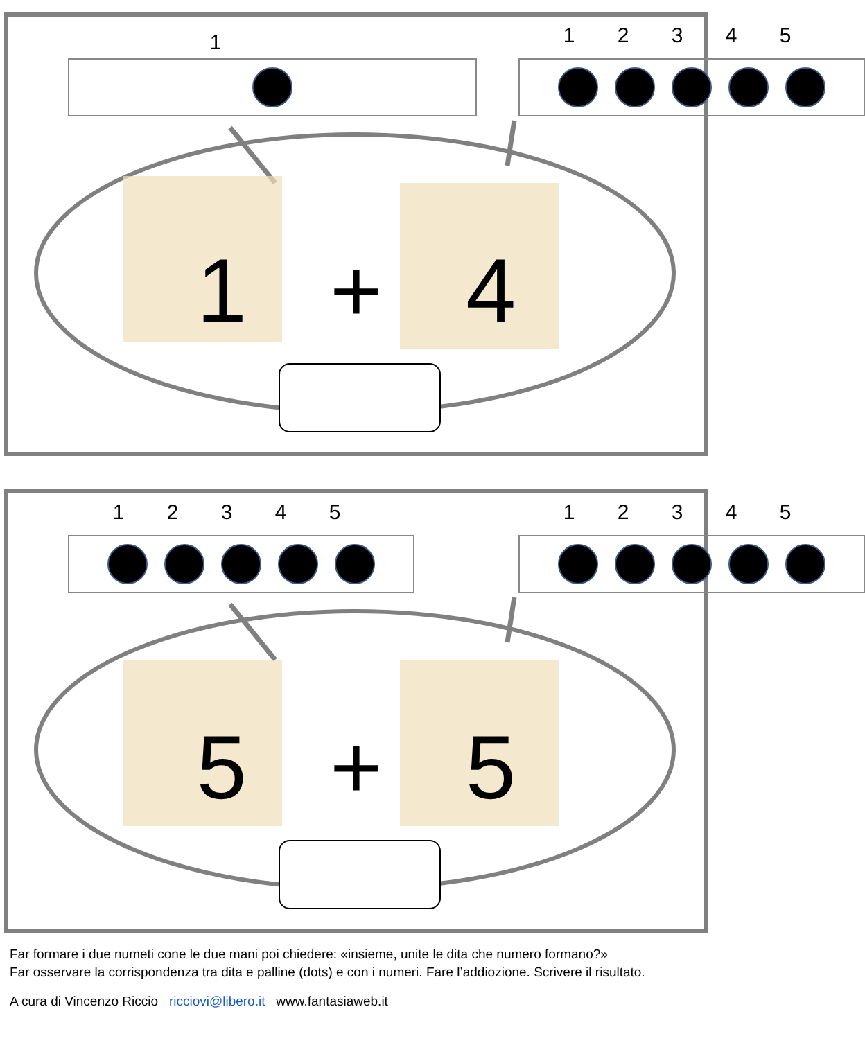1 12345
1 + 4
12345 12345
5 + 5
Far formare i due numeti cone le due mani poi chiedere: «insieme, unite le dita che numero formano?»
Far osservare la corrispondenza tra dita e palline (dots) e con i numeri. Fare l’addiozione. Scrivere il risultato.
A cura di Vincenzo Riccio ricciovi@libero.it www.fantasiaweb.it